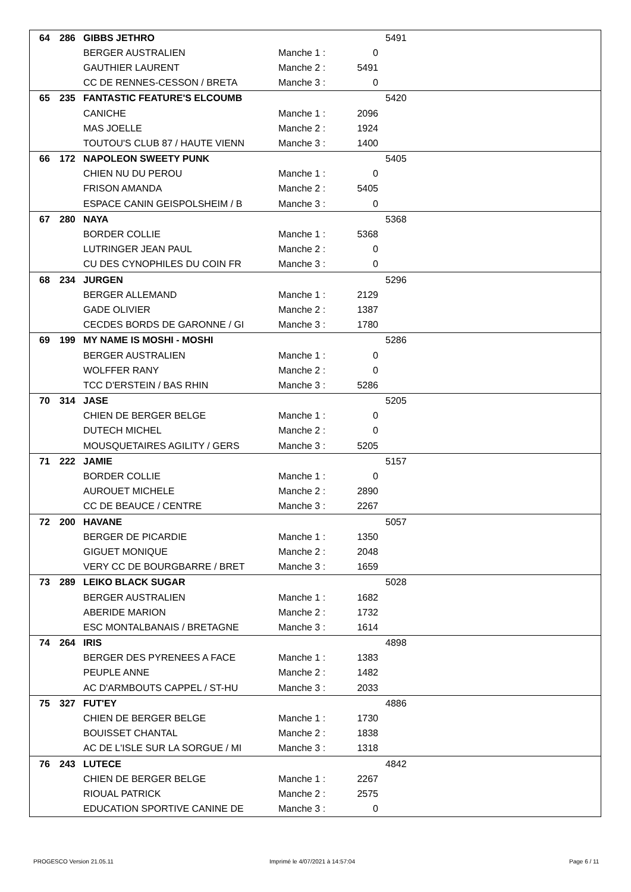| 64 | 286 | GIBBS JETHRO | | | 5491 |
| | | BERGER AUSTRALIEN | Manche 1 : | 0 | |
| | | GAUTHIER LAURENT | Manche 2 : | 5491 | |
| | | CC DE RENNES-CESSON / BRETA | Manche 3 : | 0 | |
| 65 | 235 | FANTASTIC FEATURE'S ELCOUMB | | | 5420 |
| | | CANICHE | Manche 1 : | 2096 | |
| | | MAS JOELLE | Manche 2 : | 1924 | |
| | | TOUTOU'S CLUB 87 / HAUTE VIENN | Manche 3 : | 1400 | |
| 66 | 172 | NAPOLEON SWEETY PUNK | | | 5405 |
| | | CHIEN NU DU PEROU | Manche 1 : | 0 | |
| | | FRISON AMANDA | Manche 2 : | 5405 | |
| | | ESPACE CANIN GEISPOLSHEIM / B | Manche 3 : | 0 | |
| 67 | 280 | NAYA | | | 5368 |
| | | BORDER COLLIE | Manche 1 : | 5368 | |
| | | LUTRINGER JEAN PAUL | Manche 2 : | 0 | |
| | | CU DES CYNOPHILES DU COIN FR | Manche 3 : | 0 | |
| 68 | 234 | JURGEN | | | 5296 |
| | | BERGER ALLEMAND | Manche 1 : | 2129 | |
| | | GADE OLIVIER | Manche 2 : | 1387 | |
| | | CECDES BORDS DE GARONNE / GI | Manche 3 : | 1780 | |
| 69 | 199 | MY NAME IS MOSHI - MOSHI | | | 5286 |
| | | BERGER AUSTRALIEN | Manche 1 : | 0 | |
| | | WOLFFER RANY | Manche 2 : | 0 | |
| | | TCC D'ERSTEIN / BAS RHIN | Manche 3 : | 5286 | |
| 70 | 314 | JASE | | | 5205 |
| | | CHIEN DE BERGER BELGE | Manche 1 : | 0 | |
| | | DUTECH MICHEL | Manche 2 : | 0 | |
| | | MOUSQUETAIRES AGILITY / GERS | Manche 3 : | 5205 | |
| 71 | 222 | JAMIE | | | 5157 |
| | | BORDER COLLIE | Manche 1 : | 0 | |
| | | AUROUET MICHELE | Manche 2 : | 2890 | |
| | | CC DE BEAUCE / CENTRE | Manche 3 : | 2267 | |
| 72 | 200 | HAVANE | | | 5057 |
| | | BERGER DE PICARDIE | Manche 1 : | 1350 | |
| | | GIGUET MONIQUE | Manche 2 : | 2048 | |
| | | VERY CC DE BOURGBARRE / BRET | Manche 3 : | 1659 | |
| 73 | 289 | LEIKO BLACK SUGAR | | | 5028 |
| | | BERGER AUSTRALIEN | Manche 1 : | 1682 | |
| | | ABERIDE MARION | Manche 2 : | 1732 | |
| | | ESC MONTALBANAIS / BRETAGNE | Manche 3 : | 1614 | |
| 74 | 264 | IRIS | | | 4898 |
| | | BERGER DES PYRENEES A FACE | Manche 1 : | 1383 | |
| | | PEUPLE ANNE | Manche 2 : | 1482 | |
| | | AC D'ARMBOUTS CAPPEL / ST-HU | Manche 3 : | 2033 | |
| 75 | 327 | FUT'EY | | | 4886 |
| | | CHIEN DE BERGER BELGE | Manche 1 : | 1730 | |
| | | BOUISSET CHANTAL | Manche 2 : | 1838 | |
| | | AC DE L'ISLE SUR LA SORGUE / MI | Manche 3 : | 1318 | |
| 76 | 243 | LUTECE | | | 4842 |
| | | CHIEN DE BERGER BELGE | Manche 1 : | 2267 | |
| | | RIOUAL PATRICK | Manche 2 : | 2575 | |
| | | EDUCATION SPORTIVE CANINE DE | Manche 3 : | 0 | |
PROGESCO Version 21.05.11
Imprimé le 4/07/2021 à 14:57:04
Page 6 / 11